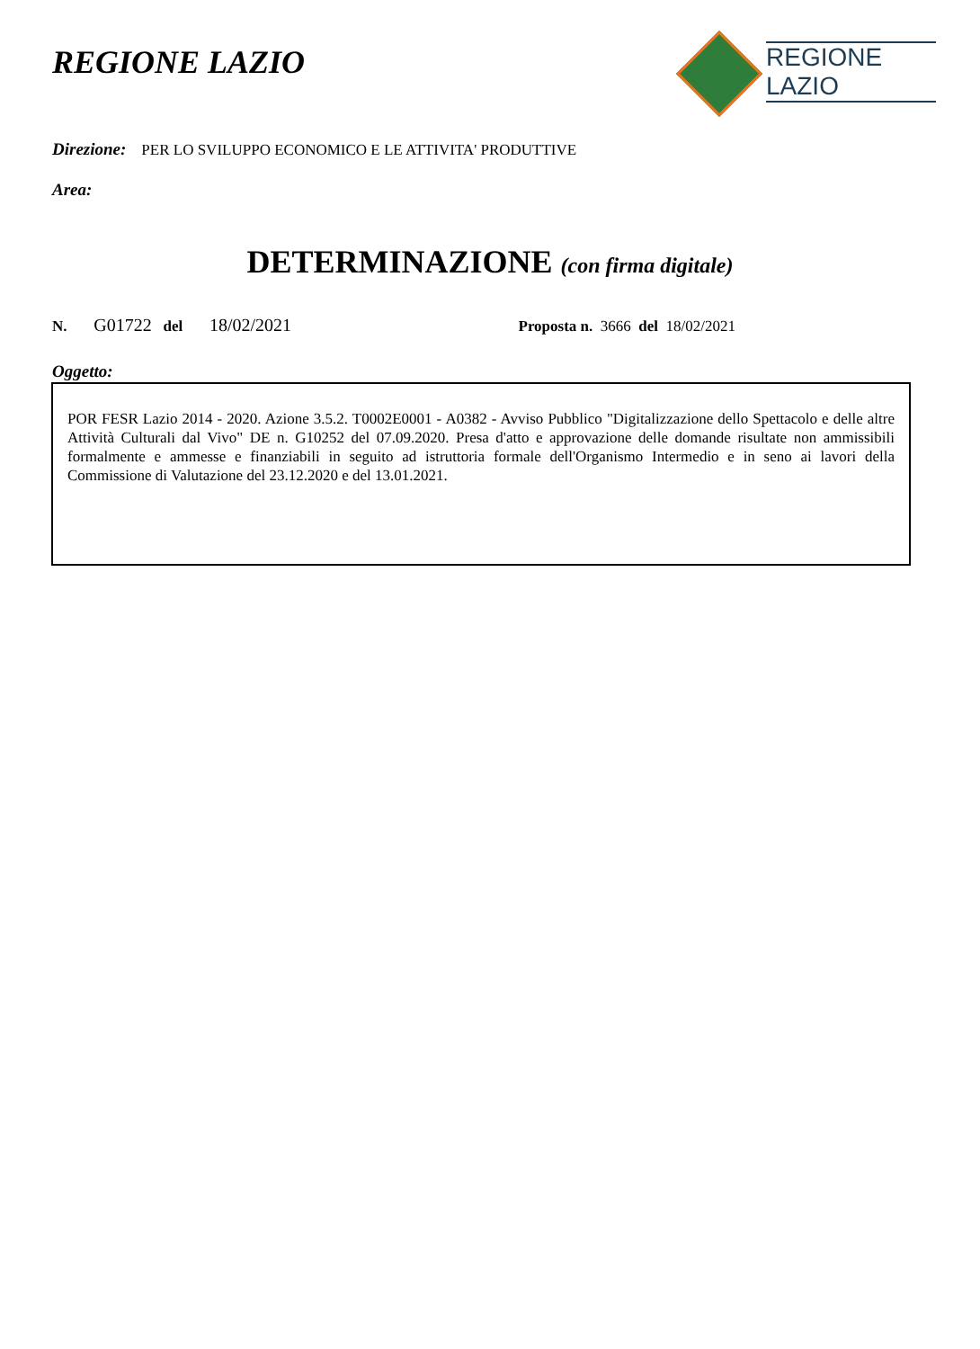REGIONE LAZIO
REGIONE
LAZIO
Direzione: PER LO SVILUPPO ECONOMICO E LE ATTIVITA' PRODUTTIVE
Area:
DETERMINAZIONE (con firma digitale)
N. G01722 del 18/02/2021 Proposta n. 3666 del 18/02/2021
Oggetto:
POR FESR Lazio 2014 - 2020. Azione 3.5.2. T0002E0001 - A0382 - Avviso Pubblico "Digitalizzazione dello Spettacolo e delle altre Attività Culturali dal Vivo" DE n. G10252 del 07.09.2020. Presa d'atto e approvazione delle domande risultate non ammissibili formalmente e ammesse e finanziabili in seguito ad istruttoria formale dell'Organismo Intermedio e in seno ai lavori della Commissione di Valutazione del 23.12.2020 e del 13.01.2021.